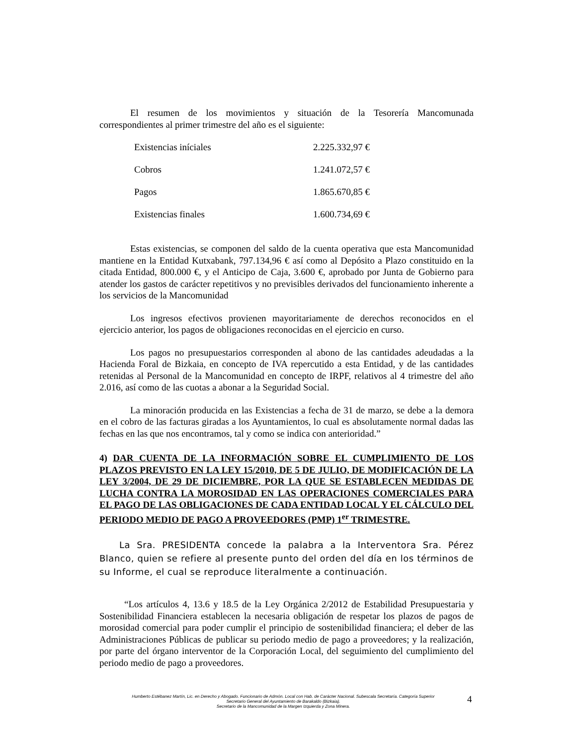El resumen de los movimientos y situación de la Tesorería Mancomunada correspondientes al primer trimestre del año es el siguiente:
| Existencias iníciales | 2.225.332,97 € |
| Cobros | 1.241.072,57 € |
| Pagos | 1.865.670,85 € |
| Existencias finales | 1.600.734,69 € |
Estas existencias, se componen del saldo de la cuenta operativa que esta Mancomunidad mantiene en la Entidad Kutxabank, 797.134,96 € así como al Depósito a Plazo constituido en la citada Entidad, 800.000 €, y el Anticipo de Caja, 3.600 €, aprobado por Junta de Gobierno para atender los gastos de carácter repetitivos y no previsibles derivados del funcionamiento inherente a los servicios de la Mancomunidad
Los ingresos efectivos provienen mayoritariamente de derechos reconocidos en el ejercicio anterior, los pagos de obligaciones reconocidas en el ejercicio en curso.
Los pagos no presupuestarios corresponden al abono de las cantidades adeudadas a la Hacienda Foral de Bizkaia, en concepto de IVA repercutido a esta Entidad, y de las cantidades retenidas al Personal de la Mancomunidad en concepto de IRPF, relativos al 4 trimestre del año 2.016, así como de las cuotas a abonar a la Seguridad Social.
La minoración producida en las Existencias a fecha de 31 de marzo, se debe a la demora en el cobro de las facturas giradas a los Ayuntamientos, lo cual es absolutamente normal dadas las fechas en las que nos encontramos, tal y como se indica con anterioridad.”
4) DAR CUENTA DE LA INFORMACIÓN SOBRE EL CUMPLIMIENTO DE LOS PLAZOS PREVISTO EN LA LEY 15/2010, DE 5 DE JULIO, DE MODIFICACIÓN DE LA LEY 3/2004, DE 29 DE DICIEMBRE, POR LA QUE SE ESTABLECEN MEDIDAS DE LUCHA CONTRA LA MOROSIDAD EN LAS OPERACIONES COMERCIALES PARA EL PAGO DE LAS OBLIGACIONES DE CADA ENTIDAD LOCAL Y EL CÁLCULO DEL PERIODO MEDIO DE PAGO A PROVEEDORES (PMP) 1<sup>er</sup> TRIMESTRE.
La Sra. PRESIDENTA concede la palabra a la Interventora Sra. Pérez Blanco, quien se refiere al presente punto del orden del día en los términos de su Informe, el cual se reproduce literalmente a continuación.
“Los artículos 4, 13.6 y 18.5 de la Ley Orgánica 2/2012 de Estabilidad Presupuestaria y Sostenibilidad Financiera establecen la necesaria obligación de respetar los plazos de pagos de morosidad comercial para poder cumplir el principio de sostenibilidad financiera; el deber de las Administraciones Públicas de publicar su periodo medio de pago a proveedores; y la realización, por parte del órgano interventor de la Corporación Local, del seguimiento del cumplimiento del periodo medio de pago a proveedores.
Humberto Estébanez Martín, Lic. en Derecho y Abogado. Funcionario de Admón. Local con Hab. de Carácter Nacional. Subescala Secretaría. Categoría Superior
Secretario General del Ayuntamiento de Barakaldo (Bizkaia).
Secretario de la Mancomunidad de la Margen Izquierda y Zona Minera.
4